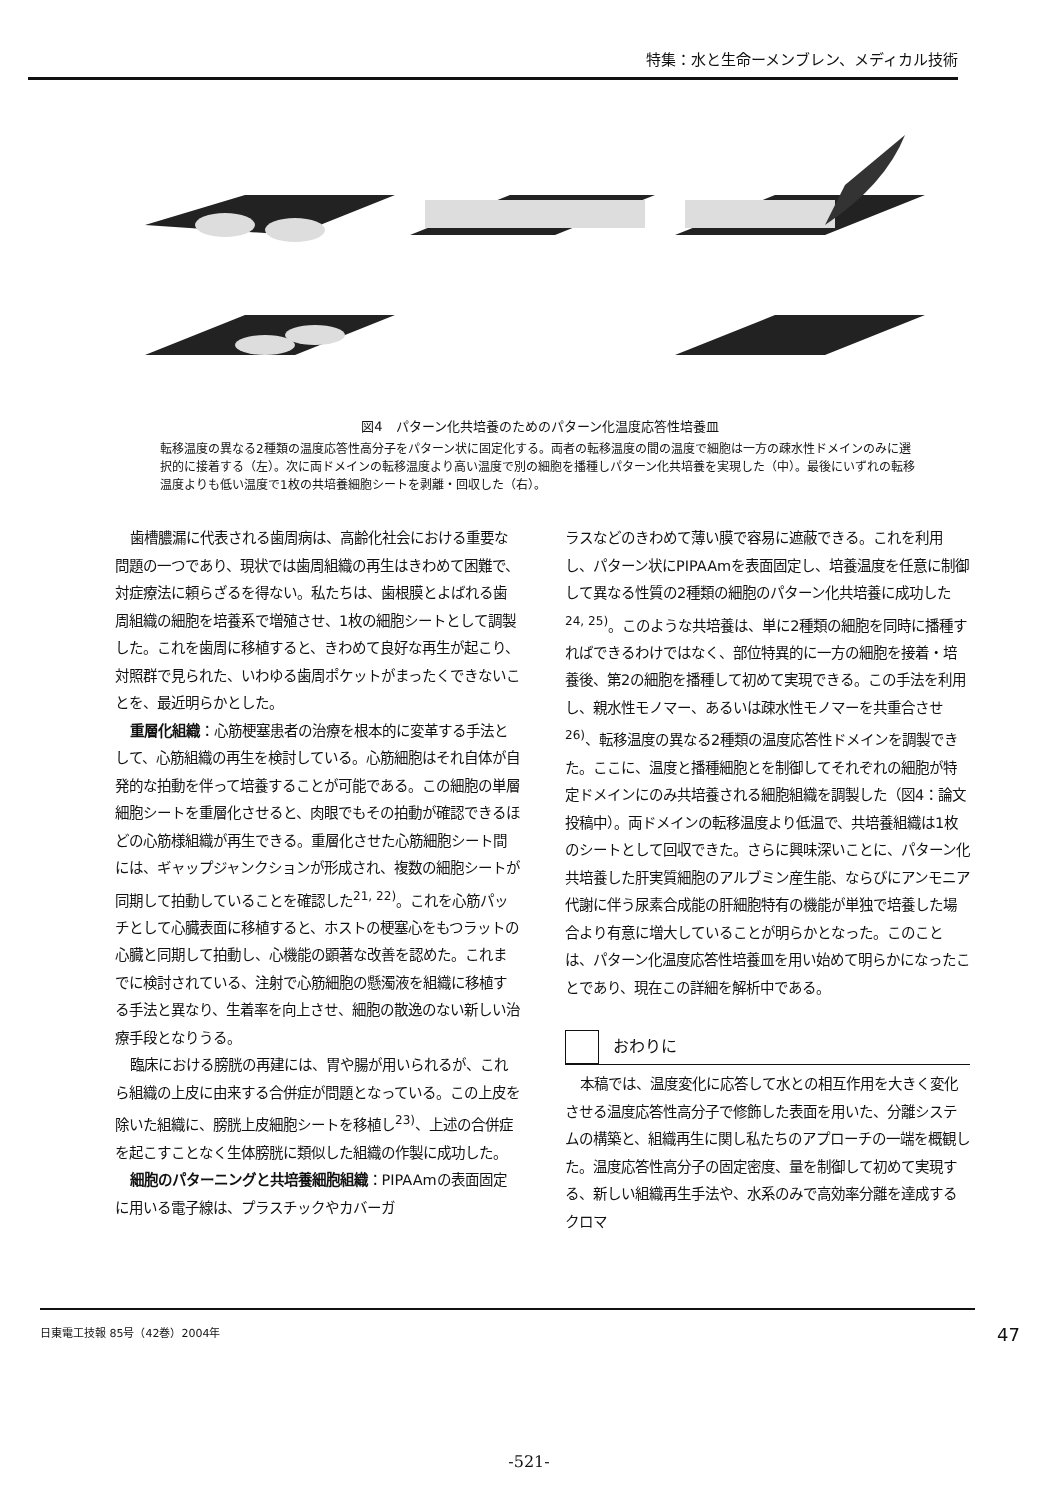特集：水と生命ーメンブレン、メディカル技術
図4　パターン化共培養のためのパターン化温度応答性培養皿
転移温度の異なる2種類の温度応答性高分子をパターン状に固定化する。両者の転移温度の間の温度で細胞は一方の疎水性ドメインのみに選択的に接着する（左）。次に両ドメインの転移温度より高い温度で別の細胞を播種しパターン化共培養を実現した（中）。最後にいずれの転移温度よりも低い温度で1枚の共培養細胞シートを剥離・回収した（右）。
歯槽膿漏に代表される歯周病は、高齢化社会における重要な問題の一つであり、現状では歯周組織の再生はきわめて困難で、対症療法に頼らざるを得ない。私たちは、歯根膜とよばれる歯周組織の細胞を培養系で増殖させ、1枚の細胞シートとして調製した。これを歯周に移植すると、きわめて良好な再生が起こり、対照群で見られた、いわゆる歯周ポケットがまったくできないことを、最近明らかとした。
重層化組織：心筋梗塞患者の治療を根本的に変革する手法として、心筋組織の再生を検討している。心筋細胞はそれ自体が自発的な拍動を伴って培養することが可能である。この細胞の単層細胞シートを重層化させると、肉眼でもその拍動が確認できるほどの心筋様組織が再生できる。重層化させた心筋細胞シート間には、ギャップジャンクションが形成され、複数の細胞シートが同期して拍動していることを確認した<sup>21, 22)</sup>。これを心筋パッチとして心臓表面に移植すると、ホストの梗塞心をもつラットの心臓と同期して拍動し、心機能の顕著な改善を認めた。これまでに検討されている、注射で心筋細胞の懸濁液を組織に移植する手法と異なり、生着率を向上させ、細胞の散逸のない新しい治療手段となりうる。
臨床における膀胱の再建には、胃や腸が用いられるが、これら組織の上皮に由来する合併症が問題となっている。この上皮を除いた組織に、膀胱上皮細胞シートを移植し<sup>23)</sup>、上述の合併症を起こすことなく生体膀胱に類似した組織の作製に成功した。
細胞のパターニングと共培養細胞組織：PIPAAmの表面固定に用いる電子線は、プラスチックやカバーガ
ラスなどのきわめて薄い膜で容易に遮蔽できる。これを利用し、パターン状にPIPAAmを表面固定し、培養温度を任意に制御して異なる性質の2種類の細胞のパターン化共培養に成功した<sup>24, 25)</sup>。このような共培養は、単に2種類の細胞を同時に播種すればできるわけではなく、部位特異的に一方の細胞を接着・培養後、第2の細胞を播種して初めて実現できる。この手法を利用し、親水性モノマー、あるいは疎水性モノマーを共重合させ<sup>26)</sup>、転移温度の異なる2種類の温度応答性ドメインを調製できた。ここに、温度と播種細胞とを制御してそれぞれの細胞が特定ドメインにのみ共培養される細胞組織を調製した（図4：論文投稿中）。両ドメインの転移温度より低温で、共培養組織は1枚のシートとして回収できた。さらに興味深いことに、パターン化共培養した肝実質細胞のアルブミン産生能、ならびにアンモニア代謝に伴う尿素合成能の肝細胞特有の機能が単独で培養した場合より有意に増大していることが明らかとなった。このことは、パターン化温度応答性培養皿を用い始めて明らかになったことであり、現在この詳細を解析中である。
おわりに
本稿では、温度変化に応答して水との相互作用を大きく変化させる温度応答性高分子で修飾した表面を用いた、分離システムの構築と、組織再生に関し私たちのアプローチの一端を概観した。温度応答性高分子の固定密度、量を制御して初めて実現する、新しい組織再生手法や、水系のみで高効率分離を達成するクロマ
日東電工技報 85号（42巻）2004年 47
-521-